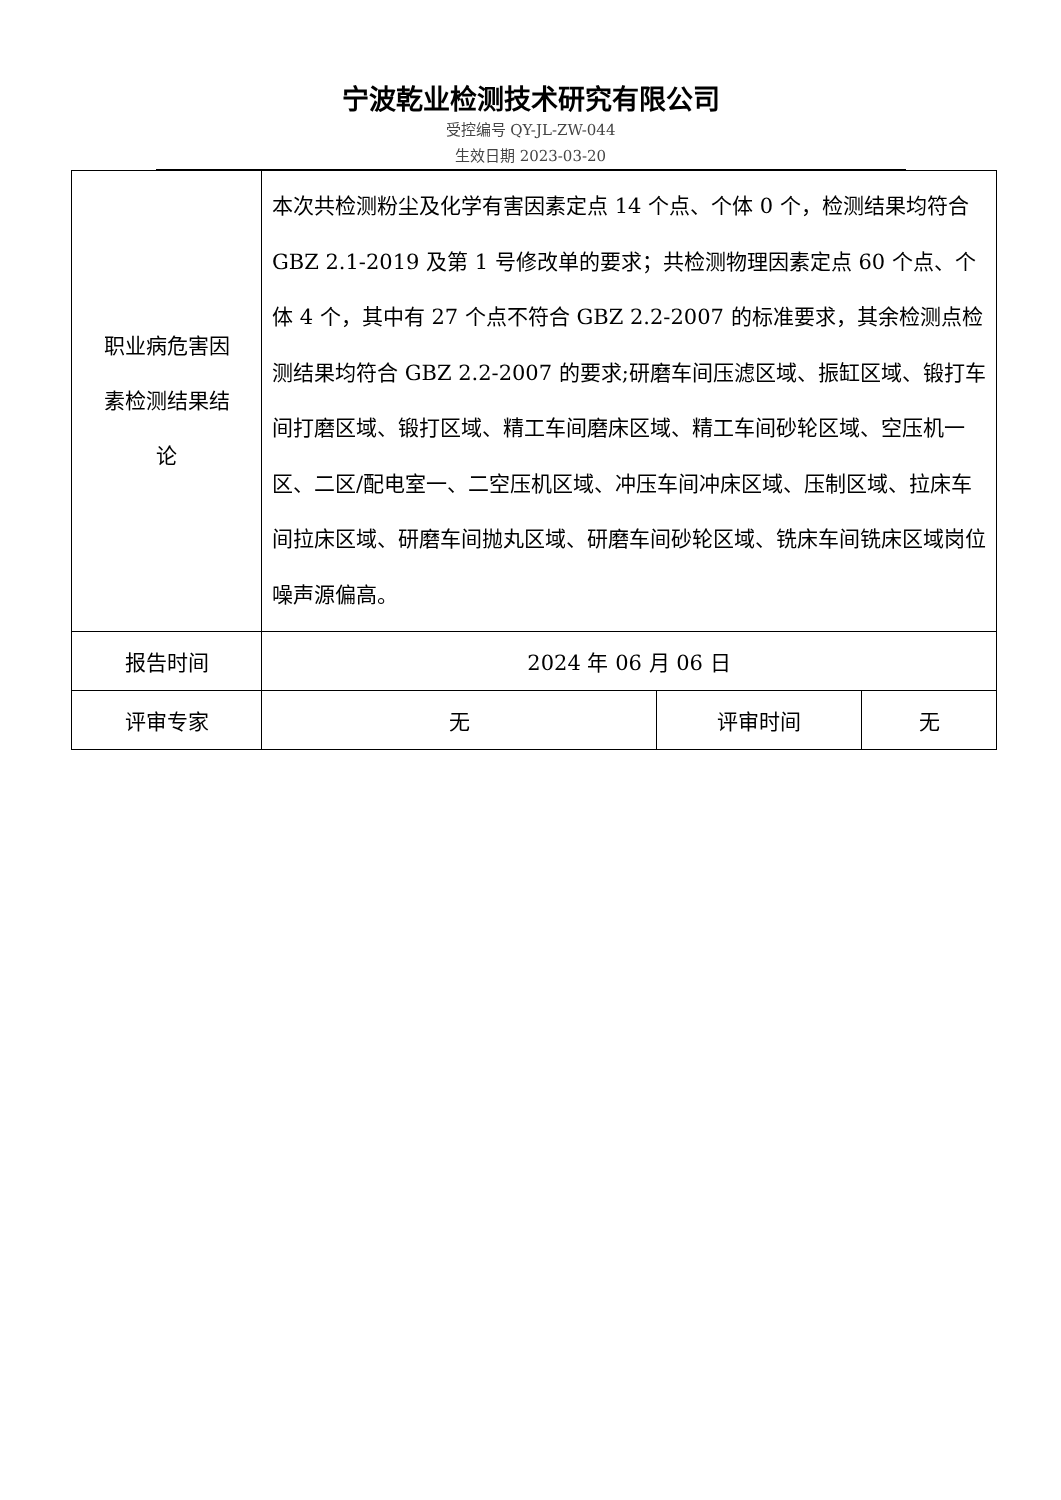宁波乾业检测技术研究有限公司
受控编号 QY-JL-ZW-044
生效日期 2023-03-20
| 职业病危害因 素检测结果结 论 | 本次共检测粉尘及化学有害因素定点 14 个点、个体 0 个，检测结果均符合 GBZ 2.1-2019 及第 1 号修改单的要求；共检测物理因素定点 60 个点、个体 4 个，其中有 27 个点不符合 GBZ 2.2-2007 的标准要求，其余检测点检测结果均符合 GBZ 2.2-2007 的要求;研磨车间压滤区域、振缸区域、锻打车间打磨区域、锻打区域、精工车间磨床区域、精工车间砂轮区域、空压机一区、二区/配电室一、二空压机区域、冲压车间冲床区域、压制区域、拉床车间拉床区域、研磨车间抛丸区域、研磨车间砂轮区域、铣床车间铣床区域岗位噪声源偏高。 | | |
| 报告时间 | 2024 年 06 月 06 日 | | |
| 评审专家 | 无 | 评审时间 | 无 |